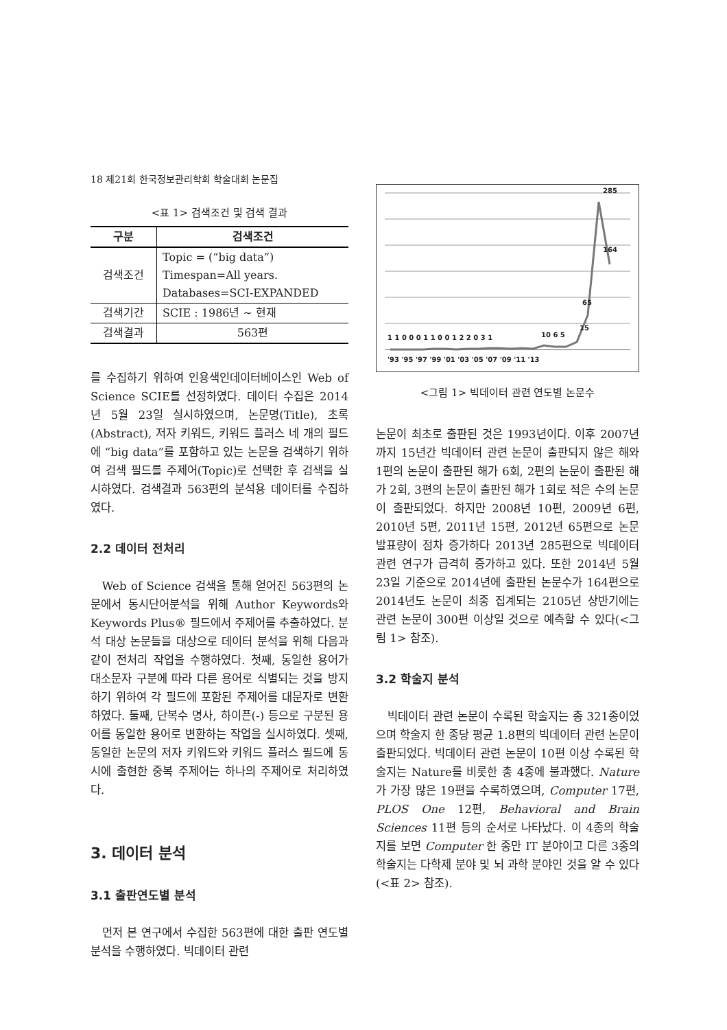18 제21회 한국정보관리학회 학술대회 논문집
<표 1> 검색조건 및 검색 결과
| 구분 | 검색조건 |
| --- | --- |
| 검색조건 | Topic = (“big data”) Timespan=All years. Databases=SCI-EXPANDED |
| 검색기간 | SCIE : 1986년 ~ 현재 |
| 검색결과 | 563편 |
를 수집하기 위하여 인용색인데이터베이스인 Web of Science SCIE를 선정하였다. 데이터 수집은 2014년 5월 23일 실시하였으며, 논문명(Title), 초록(Abstract), 저자 키워드, 키워드 플러스 네 개의 필드에 “big data”를 포함하고 있는 논문을 검색하기 위하여 검색 필드를 주제어(Topic)로 선택한 후 검색을 실시하였다. 검색결과 563편의 분석용 데이터를 수집하였다.
2.2 데이터 전처리
Web of Science 검색을 통해 얻어진 563편의 논문에서 동시단어분석을 위해 Author Keywords와 Keywords Plus® 필드에서 주제어를 추출하였다. 분석 대상 논문들을 대상으로 데이터 분석을 위해 다음과 같이 전처리 작업을 수행하였다. 첫째, 동일한 용어가 대소문자 구분에 따라 다른 용어로 식별되는 것을 방지하기 위하여 각 필드에 포함된 주제어를 대문자로 변환하였다. 둘째, 단복수 명사, 하이픈(-) 등으로 구분된 용어를 동일한 용어로 변환하는 작업을 실시하였다. 셋째, 동일한 논문의 저자 키워드와 키워드 플러스 필드에 동시에 출현한 중복 주제어는 하나의 주제어로 처리하였다.
3. 데이터 분석
3.1 출판연도별 분석
먼저 본 연구에서 수집한 563편에 대한 출판 연도별 분석을 수행하였다. 빅데이터 관련
1 1 0 0 0 1 1 0 0 1 2 2 0 3 1
10 6 5
15
65
164
285
'93 '95 '97 '99 '01 '03 '05 '07 '09 '11 '13
<그림 1> 빅데이터 관련 연도별 논문수
논문이 최초로 출판된 것은 1993년이다. 이후 2007년까지 15년간 빅데이터 관련 논문이 출판되지 않은 해와 1편의 논문이 출판된 해가 6회, 2편의 논문이 출판된 해가 2회, 3편의 논문이 출판된 해가 1회로 적은 수의 논문이 출판되었다. 하지만 2008년 10편, 2009년 6편, 2010년 5편, 2011년 15편, 2012년 65편으로 논문 발표량이 점차 증가하다 2013년 285편으로 빅데이터 관련 연구가 급격히 증가하고 있다. 또한 2014년 5월 23일 기준으로 2014년에 출판된 논문수가 164편으로 2014년도 논문이 최종 집계되는 2105년 상반기에는 관련 논문이 300편 이상일 것으로 예측할 수 있다(<그림 1> 참조).
3.2 학술지 분석
빅데이터 관련 논문이 수록된 학술지는 총 321종이었으며 학술지 한 종당 평균 1.8편의 빅데이터 관련 논문이 출판되었다. 빅데이터 관련 논문이 10편 이상 수록된 학술지는 Nature를 비롯한 총 4종에 불과했다. Nature가 가장 많은 19편을 수록하였으며, Computer 17편, PLOS One 12편, Behavioral and Brain Sciences 11편 등의 순서로 나타났다. 이 4종의 학술지를 보면 Computer 한 종만 IT 분야이고 다른 3종의 학술지는 다학제 분야 및 뇌 과학 분야인 것을 알 수 있다(<표 2> 참조).